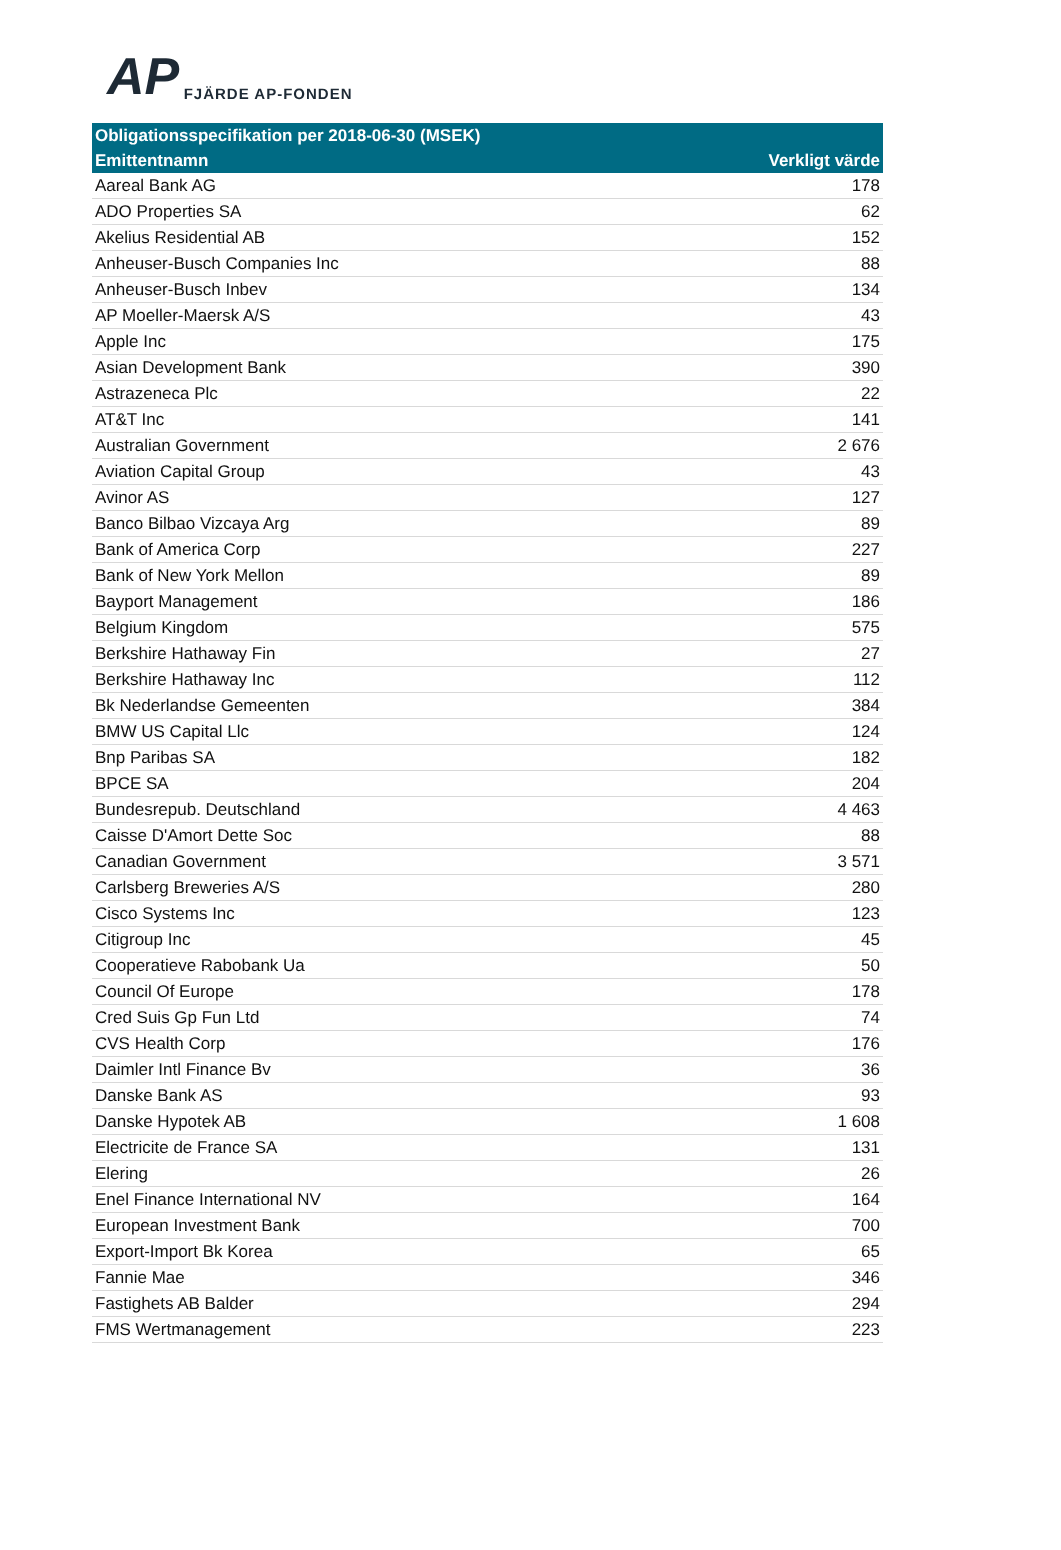AP FJÄRDE AP-FONDEN
| Obligationsspecifikation per 2018-06-30 (MSEK) | |
| --- | --- |
| Emittentnamn | Verkligt värde |
| Aareal Bank AG | 178 |
| ADO Properties SA | 62 |
| Akelius Residential AB | 152 |
| Anheuser-Busch Companies Inc | 88 |
| Anheuser-Busch Inbev | 134 |
| AP Moeller-Maersk A/S | 43 |
| Apple Inc | 175 |
| Asian Development Bank | 390 |
| Astrazeneca Plc | 22 |
| AT&T Inc | 141 |
| Australian Government | 2 676 |
| Aviation Capital Group | 43 |
| Avinor AS | 127 |
| Banco Bilbao Vizcaya Arg | 89 |
| Bank of America Corp | 227 |
| Bank of New York Mellon | 89 |
| Bayport Management | 186 |
| Belgium Kingdom | 575 |
| Berkshire Hathaway Fin | 27 |
| Berkshire Hathaway Inc | 112 |
| Bk Nederlandse Gemeenten | 384 |
| BMW US Capital Llc | 124 |
| Bnp Paribas SA | 182 |
| BPCE SA | 204 |
| Bundesrepub. Deutschland | 4 463 |
| Caisse D'Amort Dette Soc | 88 |
| Canadian Government | 3 571 |
| Carlsberg Breweries A/S | 280 |
| Cisco Systems Inc | 123 |
| Citigroup Inc | 45 |
| Cooperatieve Rabobank Ua | 50 |
| Council Of Europe | 178 |
| Cred Suis Gp Fun Ltd | 74 |
| CVS Health Corp | 176 |
| Daimler Intl Finance Bv | 36 |
| Danske Bank AS | 93 |
| Danske Hypotek AB | 1 608 |
| Electricite de France SA | 131 |
| Elering | 26 |
| Enel Finance International NV | 164 |
| European Investment Bank | 700 |
| Export-Import Bk Korea | 65 |
| Fannie Mae | 346 |
| Fastighets AB Balder | 294 |
| FMS Wertmanagement | 223 |